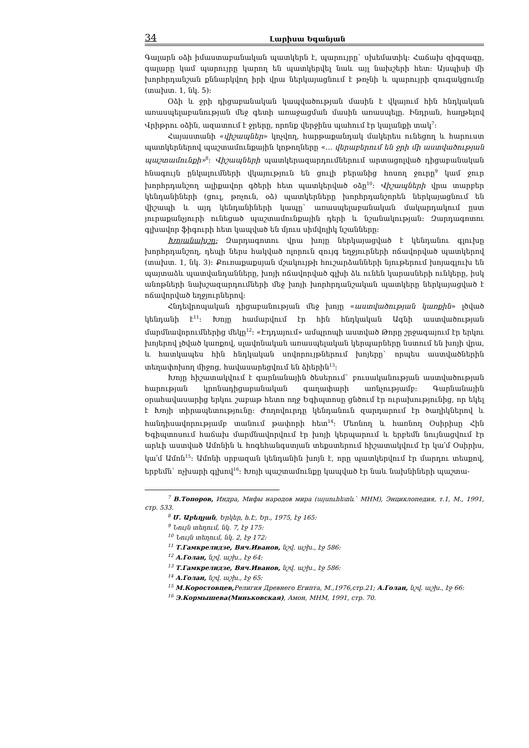34 Լարիսա Եգանյան
Գալարն օձի իմաստաբանական պատկերն է, պարույրը` սխեմատիկ: Հաճախ զիգզագը, գալարը կամ պարույրը կարող են պատկերվել նաև այլ նախշերի հետ: Այսպիսի մի խորհրդանշան քննարկվող իրի վրա ներկայացնում է թռչնի և պարույրի զուգակցումը (տախտ. 1, նկ. 5):
Օձի և ջրի դիցաբանական կապվածության մասին է վկայում հին հնդկական առասպելաբանության մեջ գետի առաջացման մասին առասպելը. Ինդրան, հաղթելով Վրիթրու օձին, ազատում է ջրերը, որոնք վերջինս պահում էր կալանքի տակ<sup>7</sup>:
Հայաստանի «վիշապներ» կոչվող, հարթաքանդակ մակերես ունեցող և հարուստ պատկերներով պաշտամունքային կոթողները «... վերաբերում են ջրի մի աստվածության պաշտամունքի»<sup>8</sup>: Վիշապների պատկերազարդումներում արտացոլված դիցաբանական հնագույն ընկալումների վկայություն են ցուլի բերանից հոսող ջուրը<sup>9</sup> կամ ջուր խորհրդանշող ալիքավոր գծերի հետ պատկերված օձը<sup>10</sup>: Վիշապների վրա տարբեր կենդանիների (ցուլ, թռչուն, օձ) պատկերները խորհրդանշորեն ներկայացնում են վիշապի և այդ կենդանիների կապը` առասպելաբանական մակարդակում ըստ յուրաքանչյուրի ունեցած պաշտամունքային դերի և նշանակության: Զարդագոտու գլխավոր ֆիգուրի հետ կապված են մյուս սիմվոլիկ նշանները:
Խոյանախշը: Զարդագոտու վրա խոյը ներկայացված է կենդանու գլուխը խորհրդանշող, դեպի ներս հակված ոլորուն զույգ եղջյուրների ոճավորված պատկերով (տախտ. 1, նկ. 3): Քուռաքաքսյան մշակույթի հուշարձանների նյութերում խոյագլուխ են պայտաձև պատվանդանները, խոյի ոճավորված գլխի ձև ունեն կարասների ունկերը, իսկ անոթների նախշազարդումների մեջ խոյի խորհրդանշական պատկերը ներկայացված է ոճավորված եղջյուրներով:
Հնդեվրոպական դիցաբանության մեջ խոյը «աստվածության կառքին» լծված կենդանի է<sup>11</sup>: Խոյը համարվում էր հին հնդկական Ագնի աստվածության մարմնավորումներից մեկը<sup>12</sup>: «Էդդայում» ամպրոպի աստված Թորը շրջագայում էր երկու խոյերով լծված կառքով, սլավոնական առասպելական կերպարները նստում են խոյի վրա, և հատկապես հին հնդկական սովորույթներում խոյերը` որպես աստվածներին տեղափոխող միջոց, հավասարեցվում են ձիերին<sup>13</sup>:
Խոյը հիշատակվում է գարնանային ծեսերում` բուսականության աստվածության հարության կրոնադիցաբանական գաղափարի առնչությամբ: Գարնանային օրահավասարից երկու շաբաթ հետո ողջ Եգիպտոսը ցնծում էր ուրախությունից, որ եկել է Խոյի տիրապետությունը: Ժողովուրդը կենդանուն զարդարում էր ծաղիկներով և հանդիսավորությամբ տանում թափորի հետ<sup>14</sup>: Մեռնող և հառնող Օսիրիսը Հին Եգիպտոսում հաճախ մարմնավորվում էր խոյի կերպարում և երբեմն նույնացվում էր արևի աստված Ամոնին և հոգեհանգստյան տեքստերում հիշատակվում էր կա՛մ Օսիրիս, կա՛մ Ամոն<sup>15</sup>: Ամոնի սրբազան կենդանին խոյն է, որը պատկերվում էր մարդու տեսքով, երբեմն` ոչխարի գլխով<sup>16</sup>: Խոյի պաշտամունքը կապված էր նաև նախնիների պաշտա-
<sup>7</sup> В.Топоров, Индра, Мифы народов мира (այսուհետև` МНМ), Энциклопедия, т.1, М., 1991, стр. 533.
<sup>8</sup> Մ. Աբեղյան, Երկեր, հ.Է, Եր., 1975, էջ 165:
<sup>9</sup> Նույն տեղում, նկ. 7, էջ 175:
<sup>10</sup> Նույն տեղում, նկ. 2, էջ 172:
<sup>11</sup> Т.Гамкрелидзе, Вяч.Иванов, նշվ. աշխ., էջ 586:
<sup>12</sup> А.Голан, նշվ. աշխ., էջ 64:
<sup>13</sup> Т.Гамкрелидзе, Вяч.Иванов, նշվ. աշխ., էջ 586:
<sup>14</sup> А.Голан, նշվ. աշխ., էջ 65:
<sup>15</sup> М.Коростовцев, Религия Древнего Египта, М.,1976,стр.21; А.Голан, նշվ. աշխ., էջ 66:
<sup>16</sup> Э.Кормышева(Миньковская), Амон, МНМ, 1991, стр. 70.